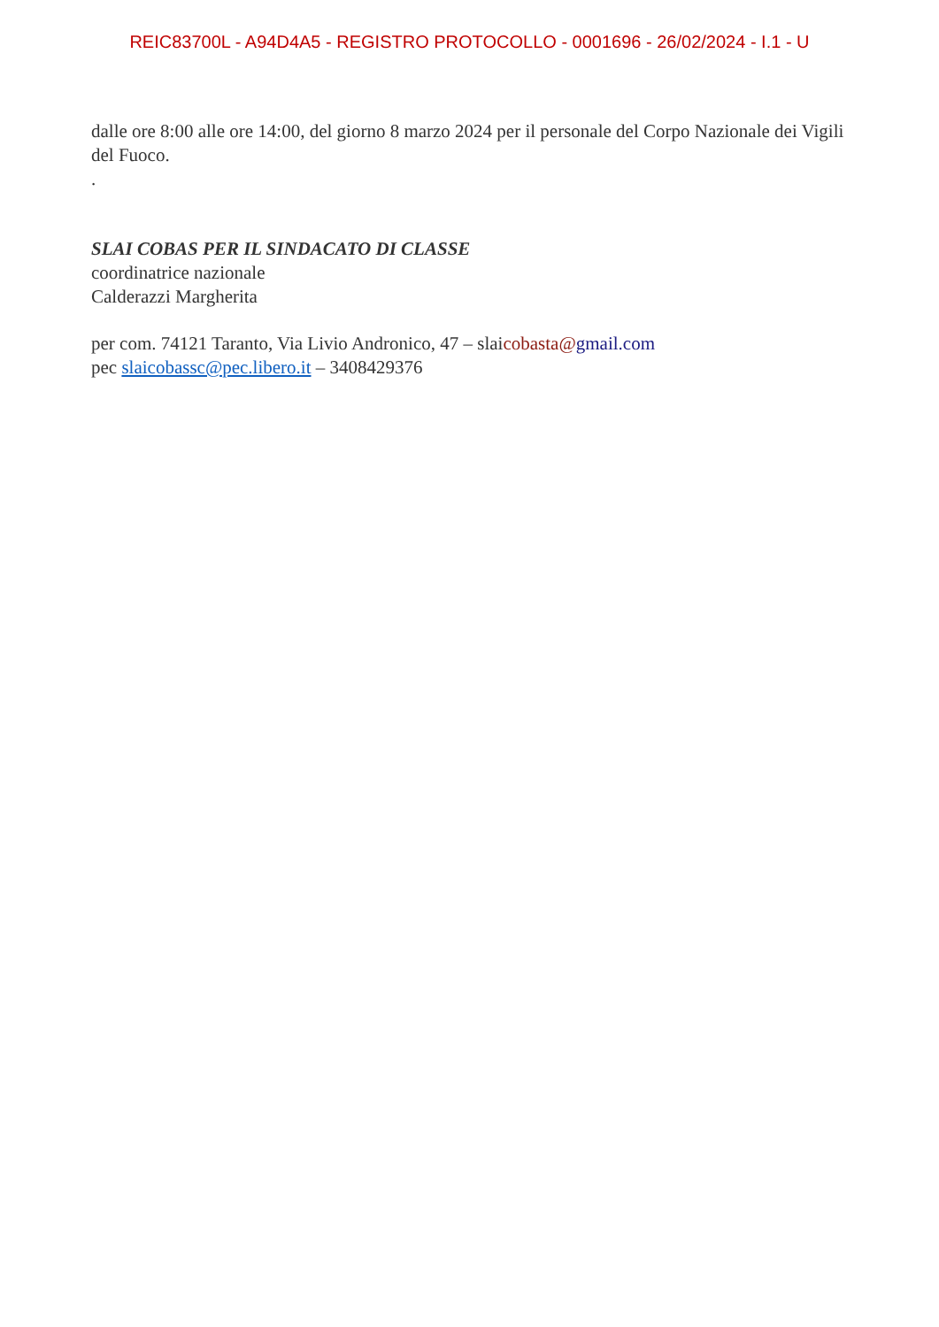REIC83700L - A94D4A5 - REGISTRO PROTOCOLLO - 0001696 - 26/02/2024 - I.1 - U
dalle ore 8:00 alle ore 14:00, del giorno 8 marzo 2024 per il personale del Corpo Nazionale dei Vigili del Fuoco.
.
SLAI COBAS PER IL SINDACATO DI CLASSE
coordinatrice nazionale
Calderazzi Margherita
per com. 74121 Taranto, Via Livio Andronico, 47 – slaicobasta@gmail.com
pec slaicobassc@pec.libero.it – 3408429376